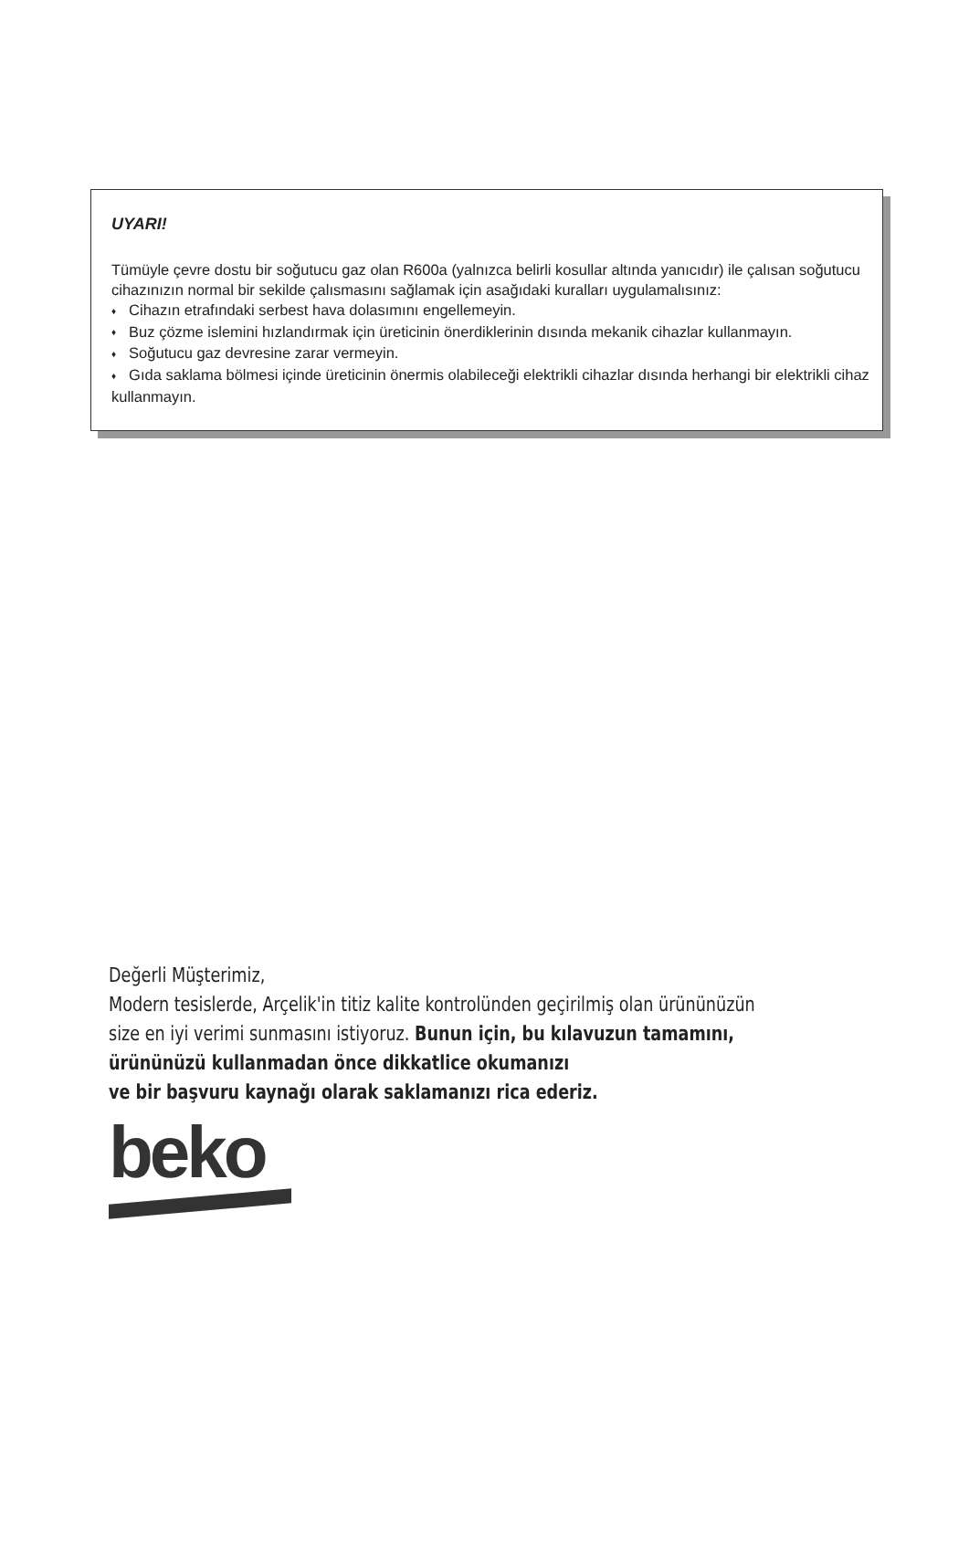UYARI!
Tümüyle çevre dostu bir soğutucu gaz olan R600a (yalnızca belirli kosullar altında yanıcıdır) ile çalısan soğutucu cihazınızın normal bir sekilde çalısmasını sağlamak için asağıdaki kuralları uygulamalısınız:
♦ Cihazın etrafındaki serbest hava dolasımını engellemeyin.
♦ Buz çözme islemini hızlandırmak için üreticinin önerdiklerinin dısında mekanik cihazlar kullanmayın.
♦ Soğutucu gaz devresine zarar vermeyin.
♦ Gıda saklama bölmesi içinde üreticinin önermis olabileceği elektrikli cihazlar dısında herhangi bir elektrikli cihaz kullanmayın.
Değerli Müşterimiz,
Modern tesislerde, Arçelik'in titiz kalite kontrolünden geçirilmiş olan ürününüzün
size en iyi verimi sunmasını istiyoruz. Bunun için, bu kılavuzun tamamını,
ürününüzü kullanmadan önce dikkatlice okumanızı
ve bir başvuru kaynağı olarak saklamanızı rica ederiz.
beko